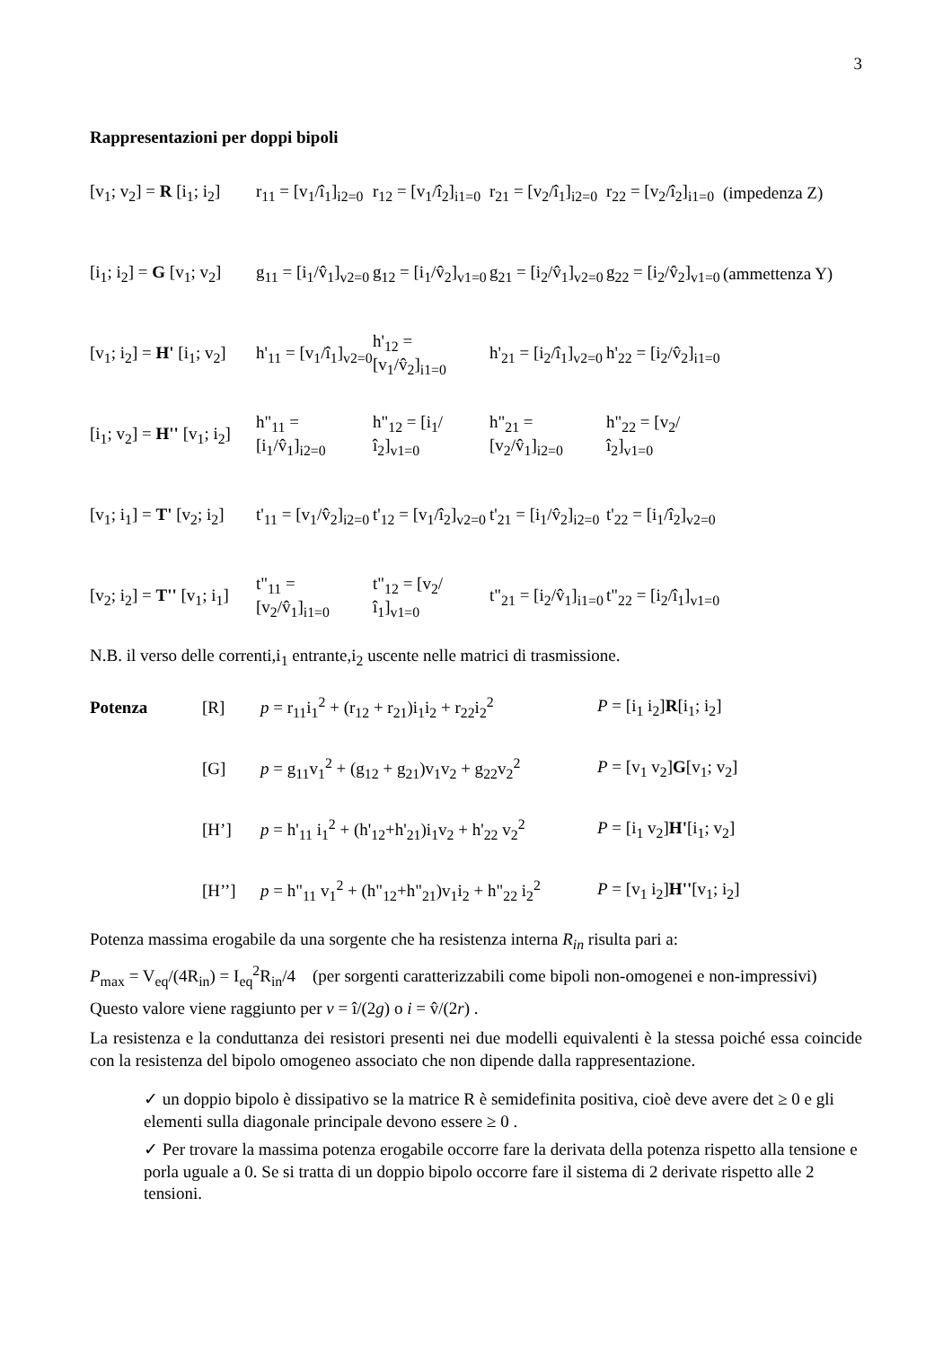3
Rappresentazioni per doppi bipoli
[v<sub>1</sub>; v<sub>2</sub>] = R [i<sub>1</sub>; i<sub>2</sub>]
r<sub>11</sub> = [v<sub>1</sub>/î<sub>1</sub>]<sub>i2=0</sub>
r<sub>12</sub> = [v<sub>1</sub>/î<sub>2</sub>]<sub>i1=0</sub>
r<sub>21</sub> = [v<sub>2</sub>/î<sub>1</sub>]<sub>i2=0</sub>
r<sub>22</sub> = [v<sub>2</sub>/î<sub>2</sub>]<sub>i1=0</sub>
(impedenza Z)
[i<sub>1</sub>; i<sub>2</sub>] = G [v<sub>1</sub>; v<sub>2</sub>]
g<sub>11</sub> = [i<sub>1</sub>/v̂<sub>1</sub>]<sub>v2=0</sub>
g<sub>12</sub> = [i<sub>1</sub>/v̂<sub>2</sub>]<sub>v1=0</sub>
g<sub>21</sub> = [i<sub>2</sub>/v̂<sub>1</sub>]<sub>v2=0</sub>
g<sub>22</sub> = [i<sub>2</sub>/v̂<sub>2</sub>]<sub>v1=0</sub>
(ammettenza Y)
[v<sub>1</sub>; i<sub>2</sub>] = H' [i<sub>1</sub>; v<sub>2</sub>]
h'<sub>11</sub> = [v<sub>1</sub>/î<sub>1</sub>]<sub>v2=0</sub>
h'<sub>12</sub> = [v<sub>1</sub>/v̂<sub>2</sub>]<sub>i1=0</sub>
h'<sub>21</sub> = [i<sub>2</sub>/î<sub>1</sub>]<sub>v2=0</sub>
h'<sub>22</sub> = [i<sub>2</sub>/v̂<sub>2</sub>]<sub>i1=0</sub>
[i<sub>1</sub>; v<sub>2</sub>] = H'' [v<sub>1</sub>; i<sub>2</sub>]
h"<sub>11</sub> = [i<sub>1</sub>/v̂<sub>1</sub>]<sub>i2=0</sub>
h"<sub>12</sub> = [i<sub>1</sub>/î<sub>2</sub>]<sub>v1=0</sub>
h"<sub>21</sub> = [v<sub>2</sub>/v̂<sub>1</sub>]<sub>i2=0</sub>
h"<sub>22</sub> = [v<sub>2</sub>/î<sub>2</sub>]<sub>v1=0</sub>
[v<sub>1</sub>; i<sub>1</sub>] = T' [v<sub>2</sub>; i<sub>2</sub>]
t'<sub>11</sub> = [v<sub>1</sub>/v̂<sub>2</sub>]<sub>i2=0</sub>
t'<sub>12</sub> = [v<sub>1</sub>/î<sub>2</sub>]<sub>v2=0</sub>
t'<sub>21</sub> = [i<sub>1</sub>/v̂<sub>2</sub>]<sub>i2=0</sub>
t'<sub>22</sub> = [i<sub>1</sub>/î<sub>2</sub>]<sub>v2=0</sub>
[v<sub>2</sub>; i<sub>2</sub>] = T'' [v<sub>1</sub>; i<sub>1</sub>]
t"<sub>11</sub> = [v<sub>2</sub>/v̂<sub>1</sub>]<sub>i1=0</sub>
t"<sub>12</sub> = [v<sub>2</sub>/î<sub>1</sub>]<sub>v1=0</sub>
t"<sub>21</sub> = [i<sub>2</sub>/v̂<sub>1</sub>]<sub>i1=0</sub>
t"<sub>22</sub> = [i<sub>2</sub>/î<sub>1</sub>]<sub>v1=0</sub>
N.B. il verso delle correnti,i<sub>1</sub> entrante,i<sub>2</sub> uscente nelle matrici di trasmissione.
Potenza [R]
p = r<sub>11</sub>i<sub>1</sub><sup>2</sup> + (r<sub>12</sub> + r<sub>21</sub>)i<sub>1</sub>i<sub>2</sub> + r<sub>22</sub>i<sub>2</sub><sup>2</sup>
P = [i<sub>1</sub> i<sub>2</sub>]R[i<sub>1</sub>; i<sub>2</sub>]
[G]
p = g<sub>11</sub>v<sub>1</sub><sup>2</sup> + (g<sub>12</sub> + g<sub>21</sub>)v<sub>1</sub>v<sub>2</sub> + g<sub>22</sub>v<sub>2</sub><sup>2</sup>
P = [v<sub>1</sub> v<sub>2</sub>]G[v<sub>1</sub>; v<sub>2</sub>]
[H’]
p = h'<sub>11</sub> i<sub>1</sub><sup>2</sup> + (h'<sub>12</sub>+h'<sub>21</sub>)i<sub>1</sub>v<sub>2</sub> + h'<sub>22</sub> v<sub>2</sub><sup>2</sup>
P = [i<sub>1</sub> v<sub>2</sub>]H'[i<sub>1</sub>; v<sub>2</sub>]
[H’’]
p = h"<sub>11</sub> v<sub>1</sub><sup>2</sup> + (h"<sub>12</sub>+h"<sub>21</sub>)v<sub>1</sub>i<sub>2</sub> + h"<sub>22</sub> i<sub>2</sub><sup>2</sup>
P = [v<sub>1</sub> i<sub>2</sub>]H''[v<sub>1</sub>; i<sub>2</sub>]
Potenza massima erogabile da una sorgente che ha resistenza interna R<sub>in</sub> risulta pari a:
P<sub>max</sub> = V<sub>eq</sub>/(4R<sub>in</sub>) = I<sub>eq</sub><sup>2</sup>R<sub>in</sub>/4 (per sorgenti caratterizzabili come bipoli non-omogenei e non-impressivi)
Questo valore viene raggiunto per v = î/(2g) o i = v̂/(2r) .
La resistenza e la conduttanza dei resistori presenti nei due modelli equivalenti è la stessa poiché essa coincide con la resistenza del bipolo omogeneo associato che non dipende dalla rappresentazione.
✓ un doppio bipolo è dissipativo se la matrice R è semidefinita positiva, cioè deve avere det ≥ 0 e gli elementi sulla diagonale principale devono essere ≥ 0 .
✓ Per trovare la massima potenza erogabile occorre fare la derivata della potenza rispetto alla tensione e porla uguale a 0. Se si tratta di un doppio bipolo occorre fare il sistema di 2 derivate rispetto alle 2 tensioni.